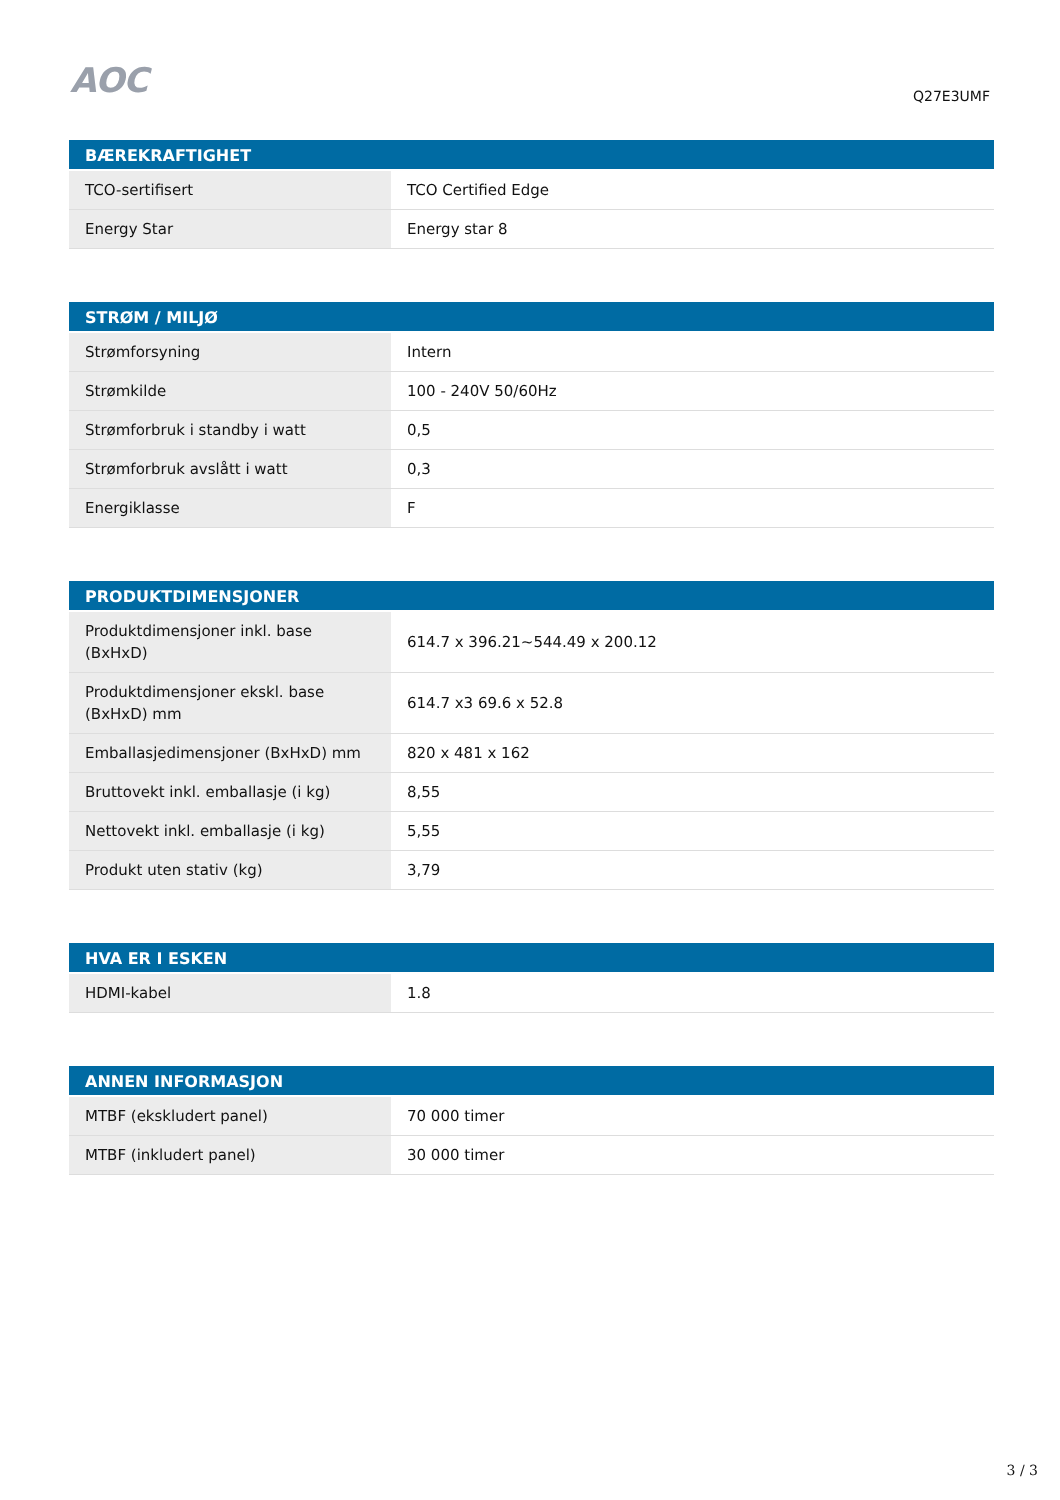AOC
Q27E3UMF
| BÆREKRAFTIGHET | |
| --- | --- |
| TCO-sertifisert | TCO Certified Edge |
| Energy Star | Energy star 8 |
| STRØM / MILJØ | |
| --- | --- |
| Strømforsyning | Intern |
| Strømkilde | 100 - 240V 50/60Hz |
| Strømforbruk i standby i watt | 0,5 |
| Strømforbruk avslått i watt | 0,3 |
| Energiklasse | F |
| PRODUKTDIMENSJONER | |
| --- | --- |
| Produktdimensjoner inkl. base (BxHxD) | 614.7 x 396.21~544.49 x 200.12 |
| Produktdimensjoner ekskl. base (BxHxD) mm | 614.7 x3 69.6 x 52.8 |
| Emballasjedimensjoner (BxHxD) mm | 820 x 481 x 162 |
| Bruttovekt inkl. emballasje (i kg) | 8,55 |
| Nettovekt inkl. emballasje (i kg) | 5,55 |
| Produkt uten stativ (kg) | 3,79 |
| HVA ER I ESKEN | |
| --- | --- |
| HDMI-kabel | 1.8 |
| ANNEN INFORMASJON | |
| --- | --- |
| MTBF (ekskludert panel) | 70 000 timer |
| MTBF (inkludert panel) | 30 000 timer |
3 / 3